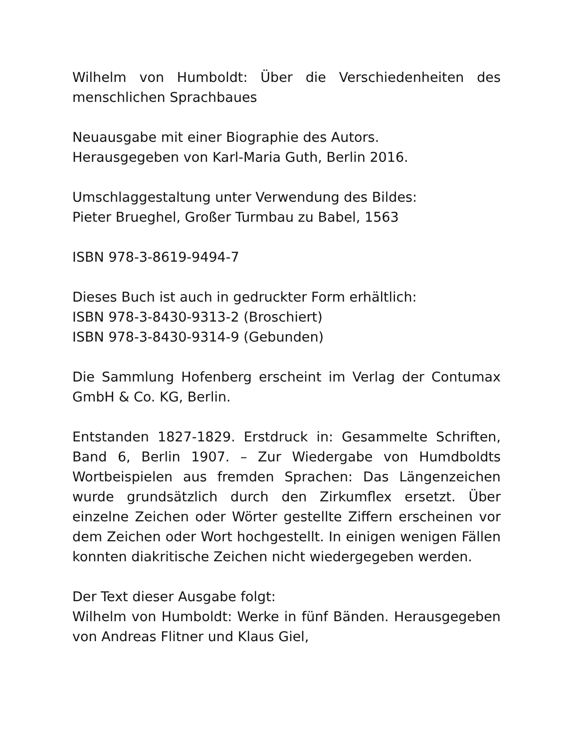Wilhelm von Humboldt: Über die Verschiedenheiten des menschlichen Sprachbaues
Neuausgabe mit einer Biographie des Autors.
Herausgegeben von Karl-Maria Guth, Berlin 2016.
Umschlaggestaltung unter Verwendung des Bildes:
Pieter Brueghel, Großer Turmbau zu Babel, 1563
ISBN 978-3-8619-9494-7
Dieses Buch ist auch in gedruckter Form erhältlich:
ISBN 978-3-8430-9313-2 (Broschiert)
ISBN 978-3-8430-9314-9 (Gebunden)
Die Sammlung Hofenberg erscheint im Verlag der Contumax GmbH & Co. KG, Berlin.
Entstanden 1827-1829. Erstdruck in: Gesammelte Schriften, Band 6, Berlin 1907. – Zur Wiedergabe von Humdboldts Wortbeispielen aus fremden Sprachen: Das Längenzeichen wurde grundsätzlich durch den Zirkumflex ersetzt. Über einzelne Zeichen oder Wörter gestellte Ziffern erscheinen vor dem Zeichen oder Wort hochgestellt. In einigen wenigen Fällen konnten diakritische Zeichen nicht wiedergegeben werden.
Der Text dieser Ausgabe folgt:
Wilhelm von Humboldt: Werke in fünf Bänden. Herausgegeben von Andreas Flitner und Klaus Giel,